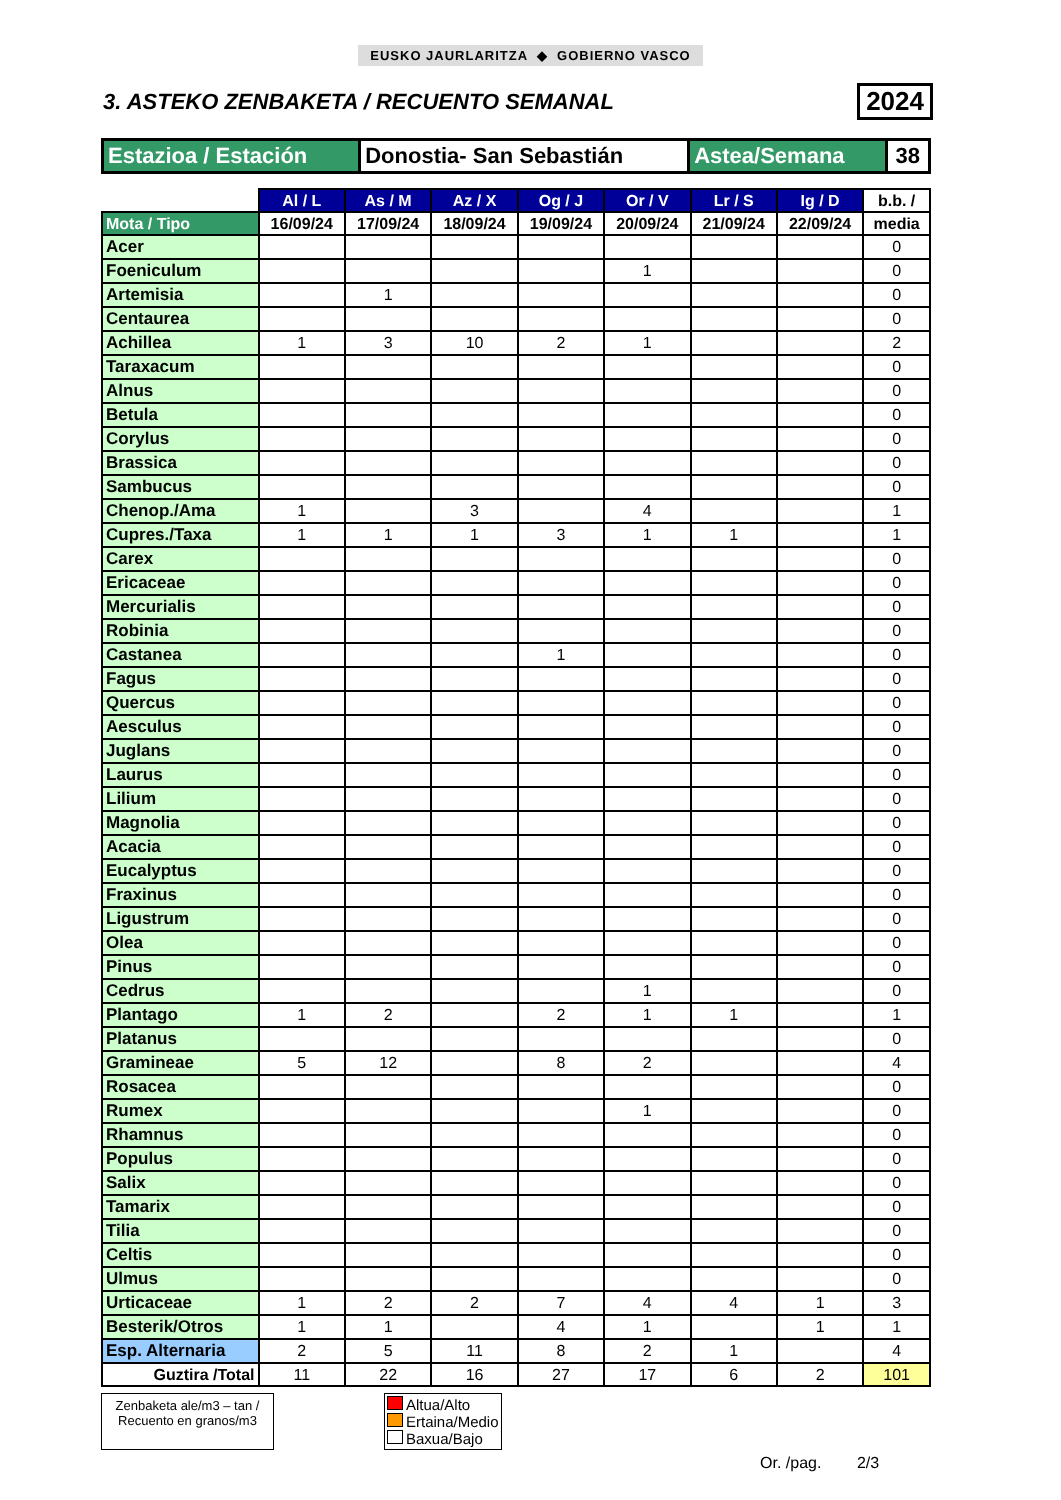EUSKO JAURLARITZA ◆ GOBIERNO VASCO
3. ASTEKO ZENBAKETA / RECUENTO SEMANAL
2024
| Estazioa / Estación | Donostia- San Sebastián | Astea/Semana | 38 |
| | Al / L | As / M | Az / X | Og / J | Or / V | Lr / S | Ig / D | b.b. / |
| --- | --- | --- | --- | --- | --- | --- | --- | --- |
| Mota / Tipo | 16/09/24 | 17/09/24 | 18/09/24 | 19/09/24 | 20/09/24 | 21/09/24 | 22/09/24 | media |
| Acer | | | | | | | | 0 |
| Foeniculum | | | | | 1 | | | 0 |
| Artemisia | | 1 | | | | | | 0 |
| Centaurea | | | | | | | | 0 |
| Achillea | 1 | 3 | 10 | 2 | 1 | | | 2 |
| Taraxacum | | | | | | | | 0 |
| Alnus | | | | | | | | 0 |
| Betula | | | | | | | | 0 |
| Corylus | | | | | | | | 0 |
| Brassica | | | | | | | | 0 |
| Sambucus | | | | | | | | 0 |
| Chenop./Ama | 1 | | 3 | | 4 | | | 1 |
| Cupres./Taxa | 1 | 1 | 1 | 3 | 1 | 1 | | 1 |
| Carex | | | | | | | | 0 |
| Ericaceae | | | | | | | | 0 |
| Mercurialis | | | | | | | | 0 |
| Robinia | | | | | | | | 0 |
| Castanea | | | | 1 | | | | 0 |
| Fagus | | | | | | | | 0 |
| Quercus | | | | | | | | 0 |
| Aesculus | | | | | | | | 0 |
| Juglans | | | | | | | | 0 |
| Laurus | | | | | | | | 0 |
| Lilium | | | | | | | | 0 |
| Magnolia | | | | | | | | 0 |
| Acacia | | | | | | | | 0 |
| Eucalyptus | | | | | | | | 0 |
| Fraxinus | | | | | | | | 0 |
| Ligustrum | | | | | | | | 0 |
| Olea | | | | | | | | 0 |
| Pinus | | | | | | | | 0 |
| Cedrus | | | | | 1 | | | 0 |
| Plantago | 1 | 2 | | 2 | 1 | 1 | | 1 |
| Platanus | | | | | | | | 0 |
| Gramineae | 5 | 12 | | 8 | 2 | | | 4 |
| Rosacea | | | | | | | | 0 |
| Rumex | | | | | 1 | | | 0 |
| Rhamnus | | | | | | | | 0 |
| Populus | | | | | | | | 0 |
| Salix | | | | | | | | 0 |
| Tamarix | | | | | | | | 0 |
| Tilia | | | | | | | | 0 |
| Celtis | | | | | | | | 0 |
| Ulmus | | | | | | | | 0 |
| Urticaceae | 1 | 2 | 2 | 7 | 4 | 4 | 1 | 3 |
| Besterik/Otros | 1 | 1 | | 4 | 1 | | 1 | 1 |
| Esp. Alternaria | 2 | 5 | 11 | 8 | 2 | 1 | | 4 |
| Guztira /Total | 11 | 22 | 16 | 27 | 17 | 6 | 2 | 101 |
Zenbaketa ale/m3 – tan / Recuento en granos/m3
Altua/Alto
Ertaina/Medio
Baxua/Bajo
Or. /pag. 2/3